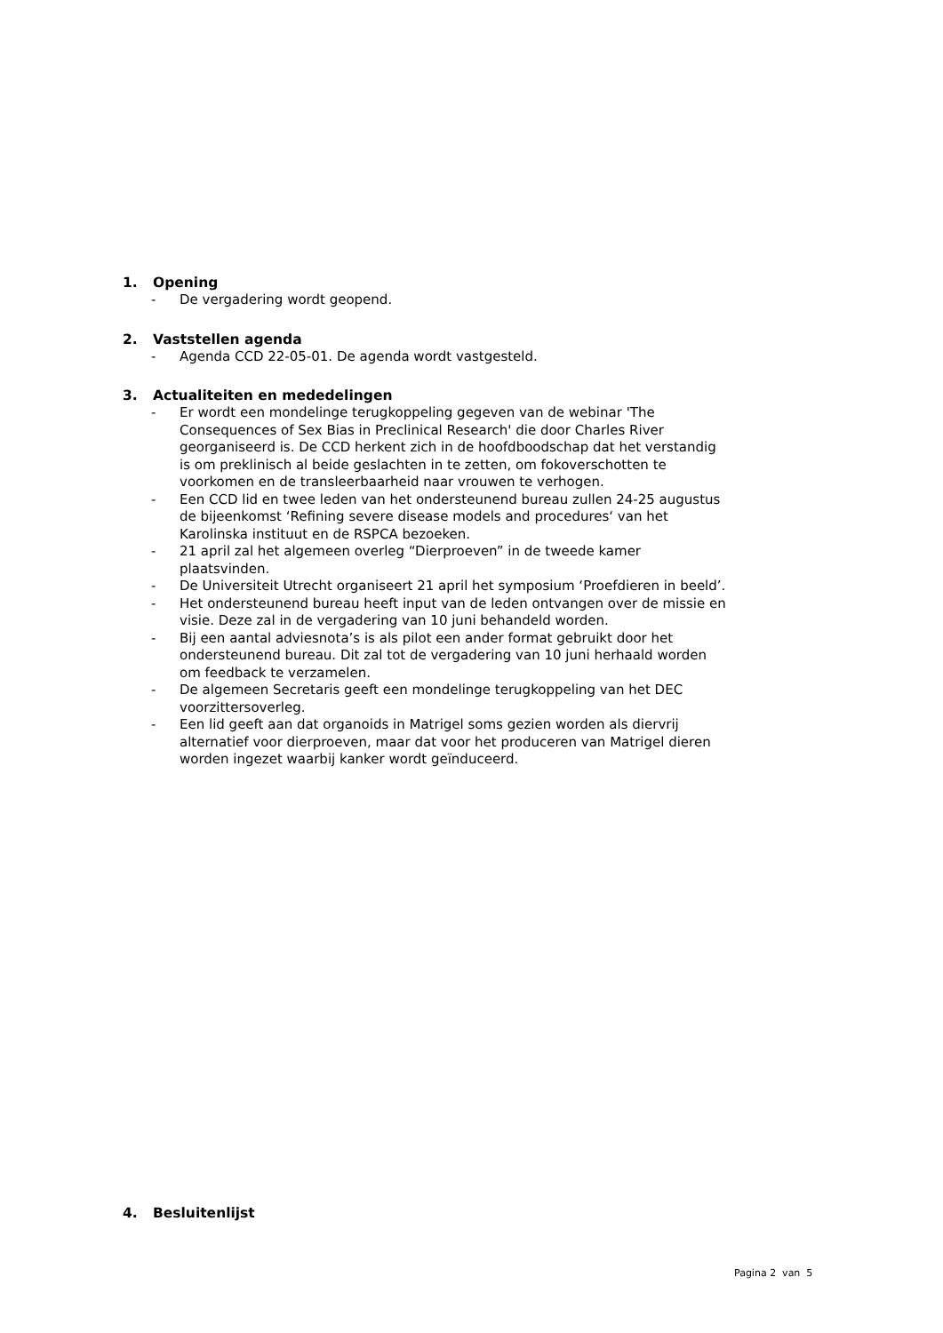1. Opening
- De vergadering wordt geopend.
2. Vaststellen agenda
- Agenda CCD 22-05-01. De agenda wordt vastgesteld.
3. Actualiteiten en mededelingen
- Er wordt een mondelinge terugkoppeling gegeven van de webinar 'The Consequences of Sex Bias in Preclinical Research' die door Charles River georganiseerd is. De CCD herkent zich in de hoofdboodschap dat het verstandig is om preklinisch al beide geslachten in te zetten, om fokoverschotten te voorkomen en de transleerbaarheid naar vrouwen te verhogen.
- Een CCD lid en twee leden van het ondersteunend bureau zullen 24-25 augustus de bijeenkomst ‘Refining severe disease models and procedures‘ van het Karolinska instituut en de RSPCA bezoeken.
- 21 april zal het algemeen overleg “Dierproeven” in de tweede kamer plaatsvinden.
- De Universiteit Utrecht organiseert 21 april het symposium ‘Proefdieren in beeld’.
- Het ondersteunend bureau heeft input van de leden ontvangen over de missie en visie. Deze zal in de vergadering van 10 juni behandeld worden.
- Bij een aantal adviesnota’s is als pilot een ander format gebruikt door het ondersteunend bureau. Dit zal tot de vergadering van 10 juni herhaald worden om feedback te verzamelen.
- De algemeen Secretaris geeft een mondelinge terugkoppeling van het DEC voorzittersoverleg.
- Een lid geeft aan dat organoids in Matrigel soms gezien worden als diervrij alternatief voor dierproeven, maar dat voor het produceren van Matrigel dieren worden ingezet waarbij kanker wordt geïnduceerd.
4. Besluitenlijst
Pagina 2 van 5